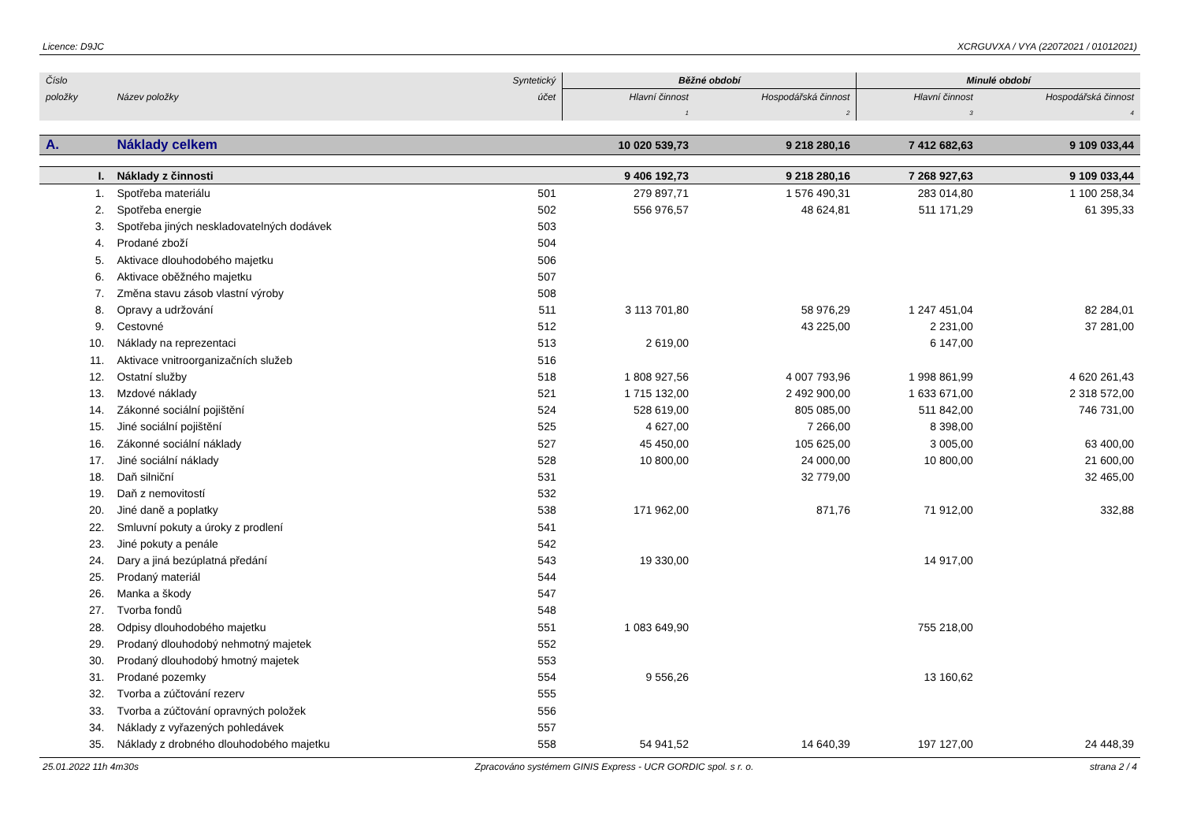Licence: D9JC XCRGUVXA / VYA (22072021 / 01012021)
| Číslo | | Syntetický | Běžné období | | Minulé období | |
| --- | --- | --- | --- | --- | --- | --- |
| položky | Název položky | účet | Hlavní činnost | Hospodářská činnost | Hlavní činnost | Hospodářská činnost |
| | | | 1 | 2 | 3 | 4 |
| A. | Náklady celkem | | 10 020 539,73 | 9 218 280,16 | 7 412 682,63 | 9 109 033,44 |
| I. | Náklady z činnosti | | 9 406 192,73 | 9 218 280,16 | 7 268 927,63 | 9 109 033,44 |
| 1. | Spotřeba materiálu | 501 | 279 897,71 | 1 576 490,31 | 283 014,80 | 1 100 258,34 |
| 2. | Spotřeba energie | 502 | 556 976,57 | 48 624,81 | 511 171,29 | 61 395,33 |
| 3. | Spotřeba jiných neskladovatelných dodávek | 503 | | | | |
| 4. | Prodané zboží | 504 | | | | |
| 5. | Aktivace dlouhodobého majetku | 506 | | | | |
| 6. | Aktivace oběžného majetku | 507 | | | | |
| 7. | Změna stavu zásob vlastní výroby | 508 | | | | |
| 8. | Opravy a udržování | 511 | 3 113 701,80 | 58 976,29 | 1 247 451,04 | 82 284,01 |
| 9. | Cestovné | 512 | | 43 225,00 | 2 231,00 | 37 281,00 |
| 10. | Náklady na reprezentaci | 513 | 2 619,00 | | 6 147,00 | |
| 11. | Aktivace vnitroorganizačních služeb | 516 | | | | |
| 12. | Ostatní služby | 518 | 1 808 927,56 | 4 007 793,96 | 1 998 861,99 | 4 620 261,43 |
| 13. | Mzdové náklady | 521 | 1 715 132,00 | 2 492 900,00 | 1 633 671,00 | 2 318 572,00 |
| 14. | Zákonné sociální pojištění | 524 | 528 619,00 | 805 085,00 | 511 842,00 | 746 731,00 |
| 15. | Jiné sociální pojištění | 525 | 4 627,00 | 7 266,00 | 8 398,00 | |
| 16. | Zákonné sociální náklady | 527 | 45 450,00 | 105 625,00 | 3 005,00 | 63 400,00 |
| 17. | Jiné sociální náklady | 528 | 10 800,00 | 24 000,00 | 10 800,00 | 21 600,00 |
| 18. | Daň silniční | 531 | | 32 779,00 | | 32 465,00 |
| 19. | Daň z nemovitostí | 532 | | | | |
| 20. | Jiné daně a poplatky | 538 | 171 962,00 | 871,76 | 71 912,00 | 332,88 |
| 22. | Smluvní pokuty a úroky z prodlení | 541 | | | | |
| 23. | Jiné pokuty a penále | 542 | | | | |
| 24. | Dary a jiná bezúplatná předání | 543 | 19 330,00 | | 14 917,00 | |
| 25. | Prodaný materiál | 544 | | | | |
| 26. | Manka a škody | 547 | | | | |
| 27. | Tvorba fondů | 548 | | | | |
| 28. | Odpisy dlouhodobého majetku | 551 | 1 083 649,90 | | 755 218,00 | |
| 29. | Prodaný dlouhodobý nehmotný majetek | 552 | | | | |
| 30. | Prodaný dlouhodobý hmotný majetek | 553 | | | | |
| 31. | Prodané pozemky | 554 | 9 556,26 | | 13 160,62 | |
| 32. | Tvorba a zúčtování rezerv | 555 | | | | |
| 33. | Tvorba a zúčtování opravných položek | 556 | | | | |
| 34. | Náklady z vyřazených pohledávek | 557 | | | | |
| 35. | Náklady z drobného dlouhodobého majetku | 558 | 54 941,52 | 14 640,39 | 197 127,00 | 24 448,39 |
25.01.2022 11h 4m30s Zpracováno systémem GINIS Express - UCR GORDIC spol. s r. o. strana 2 / 4